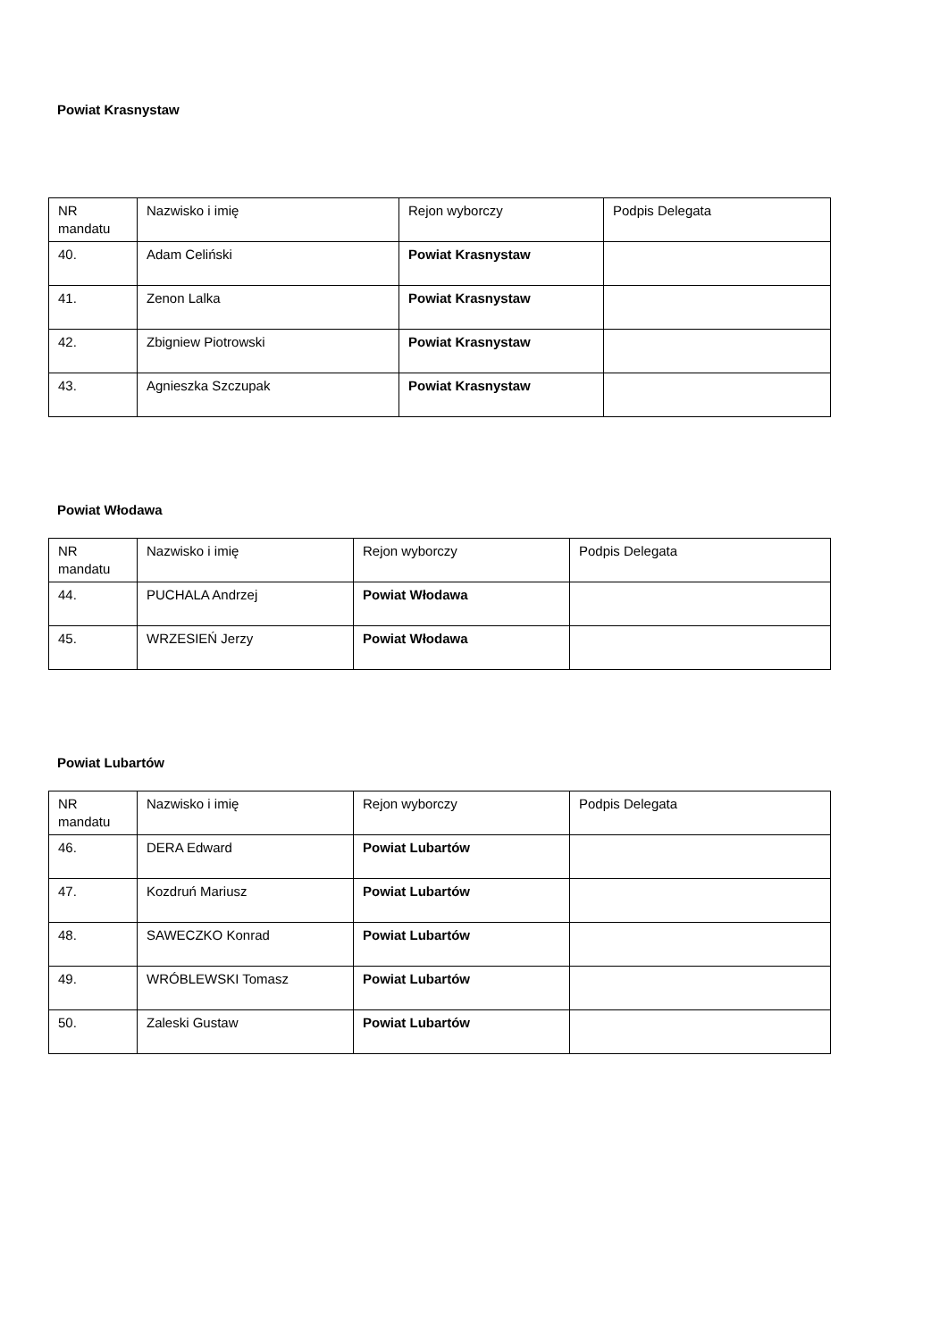Powiat Krasnystaw
| NR mandatu | Nazwisko i imię | Rejon wyborczy | Podpis Delegata |
| 40. | Adam Celiński | Powiat Krasnystaw | |
| 41. | Zenon Lalka | Powiat Krasnystaw | |
| 42. | Zbigniew Piotrowski | Powiat Krasnystaw | |
| 43. | Agnieszka Szczupak | Powiat Krasnystaw | |
Powiat Włodawa
| NR mandatu | Nazwisko i imię | Rejon wyborczy | Podpis Delegata |
| 44. | PUCHALA Andrzej | Powiat Włodawa | |
| 45. | WRZESIEŃ Jerzy | Powiat Włodawa | |
Powiat Lubartów
| NR mandatu | Nazwisko i imię | Rejon wyborczy | Podpis Delegata |
| 46. | DERA Edward | Powiat Lubartów | |
| 47. | Kozdruń Mariusz | Powiat Lubartów | |
| 48. | SAWECZKO Konrad | Powiat Lubartów | |
| 49. | WRÓBLEWSKI Tomasz | Powiat Lubartów | |
| 50. | Zaleski Gustaw | Powiat Lubartów | |